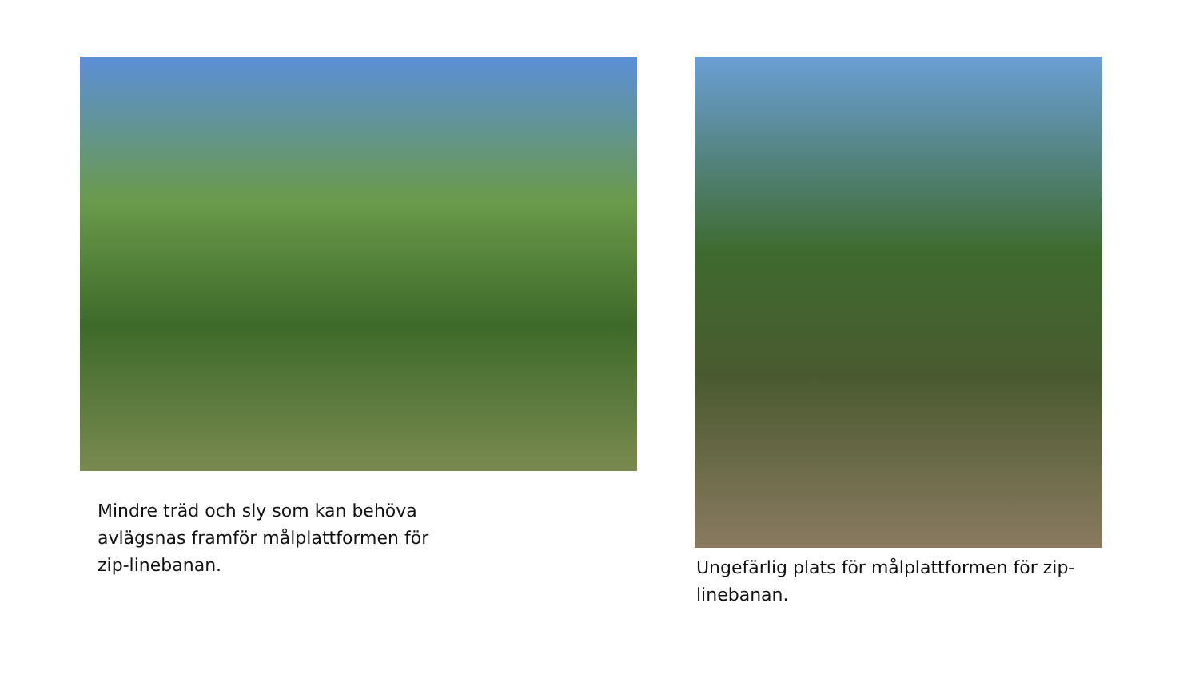Mindre träd och sly som kan behöva avlägsnas framför målplattformen för zip-linebanan.
Ungefärlig plats för målplattformen för zip-linebanan.